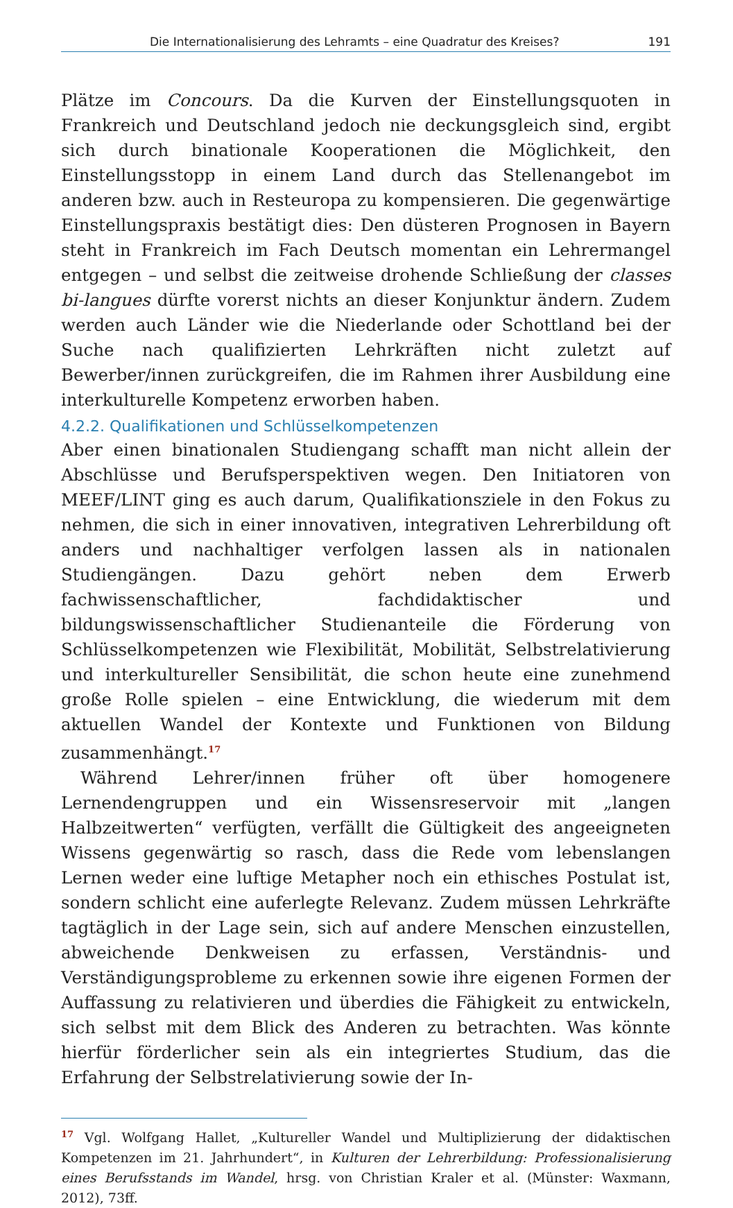Die Internationalisierung des Lehramts – eine Quadratur des Kreises? 191
Plätze im Concours. Da die Kurven der Einstellungsquoten in Frankreich und Deutschland jedoch nie deckungsgleich sind, ergibt sich durch binationale Kooperationen die Möglichkeit, den Einstellungsstopp in einem Land durch das Stellenangebot im anderen bzw. auch in Resteuropa zu kompensieren. Die gegenwärtige Einstellungspraxis bestätigt dies: Den düsteren Prognosen in Bayern steht in Frankreich im Fach Deutsch momentan ein Lehrermangel entgegen – und selbst die zeitweise drohende Schließung der classes bi-langues dürfte vorerst nichts an dieser Konjunktur ändern. Zudem werden auch Länder wie die Niederlande oder Schottland bei der Suche nach qualifizierten Lehrkräften nicht zuletzt auf Bewerber/innen zurückgreifen, die im Rahmen ihrer Ausbildung eine interkulturelle Kompetenz erworben haben.
4.2.2. Qualifikationen und Schlüsselkompetenzen
Aber einen binationalen Studiengang schafft man nicht allein der Abschlüsse und Berufsperspektiven wegen. Den Initiatoren von MEEF/LINT ging es auch darum, Qualifikationsziele in den Fokus zu nehmen, die sich in einer innovativen, integrativen Lehrerbildung oft anders und nachhaltiger verfolgen lassen als in nationalen Studiengängen. Dazu gehört neben dem Erwerb fachwissenschaftlicher, fachdidaktischer und bildungswissenschaftlicher Studienanteile die Förderung von Schlüsselkompetenzen wie Flexibilität, Mobilität, Selbstrelativierung und interkultureller Sensibilität, die schon heute eine zunehmend große Rolle spielen – eine Entwicklung, die wiederum mit dem aktuellen Wandel der Kontexte und Funktionen von Bildung zusammenhängt.<sup>17</sup>
Während Lehrer/innen früher oft über homogenere Lernendengruppen und ein Wissensreservoir mit „langen Halbzeitwerten“ verfügten, verfällt die Gültigkeit des angeeigneten Wissens gegenwärtig so rasch, dass die Rede vom lebenslangen Lernen weder eine luftige Metapher noch ein ethisches Postulat ist, sondern schlicht eine auferlegte Relevanz. Zudem müssen Lehrkräfte tagtäglich in der Lage sein, sich auf andere Menschen einzustellen, abweichende Denkweisen zu erfassen, Verständnis- und Verständigungsprobleme zu erkennen sowie ihre eigenen Formen der Auffassung zu relativieren und überdies die Fähigkeit zu entwickeln, sich selbst mit dem Blick des Anderen zu betrachten. Was könnte hierfür förderlicher sein als ein integriertes Studium, das die Erfahrung der Selbstrelativierung sowie der In-
<sup>17</sup> Vgl. Wolfgang Hallet, „Kultureller Wandel und Multiplizierung der didaktischen Kompetenzen im 21. Jahrhundert“, in Kulturen der Lehrerbildung: Professionalisierung eines Berufsstands im Wandel, hrsg. von Christian Kraler et al. (Münster: Waxmann, 2012), 73ff.